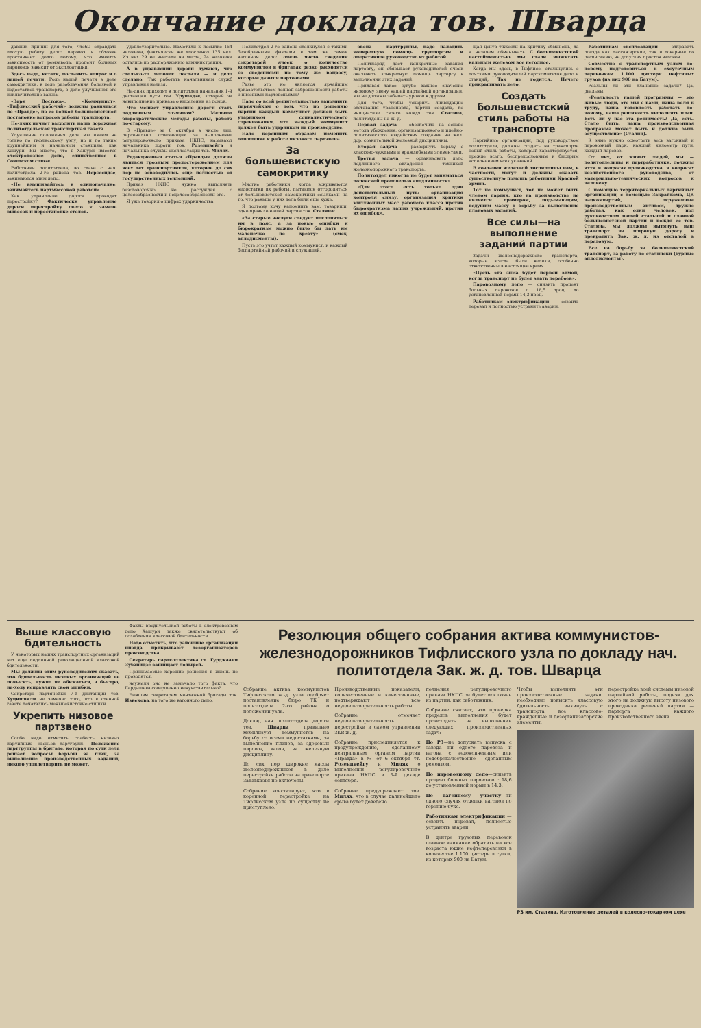Окончание доклада тов. Шварца
давших причин для того, чтобы оправдать плохую работу депо: паровоз в обточке простаивает долго потому, что имеется зависимость от ремзавода; пропеит больных паровозов зависит от эксплоатации.
Здесь надо, кстати, поставить вопрос и о нашей печати. Роль нашей печати в деле самокритики, в деле разоблачения болезней и недостатков транспорта, в деле улучшения его исключительно важна.
«Заря Востока», «Коммунист», «Тифлисский рабочий» должны равняться по «Правде», по ее бойкой большевистской постановке вопросов работы транспорта.
Не-дких начнет выходить наша дорожная политотдельская транспортная газета.
Улучшение положения дела мы имеем не только по тифлисскому узлу, но и по таким крупнейшим и начальным станциям, как Хашури. Вы знаете, что в Хашури имеется электровозное депо, единственное в Советском союзе.
Работники политотдела, во главе с нач. политотдела 2-го района тов. Нерсесидзе, занимаются этим депо.
«Не вмешивайтесь в единоначалие, занимайтесь партмассовой работой».
Как управление дороги проводит перестройку? Фактически управление дороги перестройку свело к замене вывесок и перестановке столов.
удовлетворительно. Наметили к посылке 164 человека, фактически же «послано» 135 чел. Из них 29 не выехали на места, 24 человека остались по распоряжению администрации.
А в управлении дороги думают, что столько-то человек послали — и дело сделано. Так работать начальникам служб управления нельзя.
На-днях приходят в политотдел начальник 1-й дистанции пути тов. Урушадзе, который за невыполнение приказа о выселении из домов.
Что мешает управлению дороги стать подлинным хозяином? Мешают бюрократические методы работы, работа по-старому.
В «Правде» за 6 октября в числе лиц, персонально отвечающих за выполнение регулировочного приказа НКПС, называют начальника дороги тов. Розенцвейга и начальника службы эксплоатации тов. Милях.
Редакционная статья «Правды» должна явиться грозным предостережением для всех тех транспортников, которые до сих пор не освободились еще полностью от государственных тенденций.
Приказ НКПС нужно выполнять безоговорочно, не рассуждая о целесообразности и нецелесообразности его.
Я уже говорил о цифрах ударничества.
Политотдел 2-го района столкнулся с такими безобразными фактами в том же самом вагонном депо: очень часто сведения секретарей ячеек о количестве коммунистов в бригадах резко расходятся со сведениями по тому же вопросу, которые даются партоэгами.
Разве это не является ярчайшим доказательством полной заброшенности работы с низовыми партзвеньями?
Надо со всей решительностью напомнить партячейкам о том, что по решению партии каждый коммунист должен быть ударником социалистического соревнования, что каждый коммунист должен быть ударником на производстве.
Надо коренным образом изменить отношение к работе низового партзвена.
За большевистскую самокритику
Многие работники, когда вскрываются недостатки их работы, пытаются отгородиться от большевистской самокритики ссылками на то, что раньше у них дела были еще хуже.
Я поэтому хочу напомнить вам, товарищи, одно правило нашей партии тов. Сталина:
«За старые заслуги следует поклониться им в пояс, а за новые ошибки и бюрократизм можно было бы дать им маленечко по хребту» (смех, аплодисменты).
Пусть это учтет каждый коммунист, и каждый беспартийный рабочий и служащий.
звена — партгруппы, надо наладить конкретную помощь группоргам и оперативное руководство их работой.
Политпаряд дает конкретные задания парторгу, он обязывает руководителей ячеек оказывать конкретную помощь парторгу в выполнении этих заданий.
Придавая такое сугубо важное значение низовому звену нашей партийной организации, мы не должны забывать уроков в другом.
Для того, чтобы ускорить ликвидацию отставания транспорта, партия создала, по инициативе своего вождя тов. Сталина, политотделы на ж. д.
Первая задача — обеспечить на основе метода убеждения, организационного и идейно-политического воздействия создание на жел. дор. сознательной железной дисциплины.
Вторая задача — развернуть борьбу с классово-чуждыми и враждебными элементами.
Третья задача — организовать дело подлинного овладения техникой железнодорожного транспорта.
Политотдел никогда не будет заниматься попоеской проповедью «подлинности».
«Для этого есть только один действительный путь: организация контроля снизу, организация критики миллионных масс рабочего класса против бюрократизма наших учреждений, против их ошибок».
щая центр тяжести на критику обманешь, да и незачем обманывать. С большевистской настойчивостью мы стали выжигать каленым железом все негодное.
Когда мы здесь, в Тифлисе, столкнулись с почтками руководителей парткомитетов депо и станций, Так не годится. Нечего прикрашивать дело.
Создать большевистский стиль работы на транспорте
Партийные организации, под руководством политотдела, должны создать на транспорте новый стиль работы, который характеризуется, прежде всего, беспрекословным и быстрым исполнением всех указаний.
В создании железной дисциплины нам, в частности, могут и должны оказать существенную помощь работники Красной армии.
Тот не коммунист, тот не может быть членом партии, кто на производстве не является примером, подымающим, ведущим массу в борьбу за выполнение плановых заданий.
Все силы—на выполнение заданий партии
Задачи железнодорожного транспорта, которые всегда были велики, особенно ответственны в настоящее время.
«Пусть эта зима будет первой зимой, когда транспорт не будет знать перебоев».
Паровозному депо — снизить процент больных паровозов с 18,5 проц. до установленной нормы 14,3 проц.
Работникам электрификации — освоить перевал и полностью устранить аварии.
Работникам эксплоатации — отправить поезда как пассажирские, так и товарные по расписанию, не допуская простоя вагонов.
Совместно с транспортным узлом по-новому подготовиться к exсуточным перевозкам 1.100 цистерн нефтяных грузов (из них 900 на Батум).
Реальны ли эти плановые задачи? Да, реальны.
«Реальность нашей программы — это живые люди, это мы с вами, наша воля к труду, наша готовность работать по-новому, наша решимость выполнять план. Есть ли у нас эта решимость? Да, есть. Стало быть, наша производственная программа может быть и должна быть осуществлена» (Сталин).
К зиме нужно осмотреть весь вагонный и паровозный парк, каждый километр пути, каждый паровоз.
От них, от живых людей, мы — политотдельцы и партработники, должны итти в вопросах производства, в вопросах хозяйственного руководства, от материально-технических вопросов к человеку.
С помощью территориальных партийных организаций, с помощью Закрайкома, ЦК нацкомпартий, окруженные производственным активом, дружно работая, как один человек, под руководством нашей стальной и славной большевистской партии и вождя ее тов. Сталина, мы должны вытянуть наш транспорт на широкую дорогу и превратить Зак. ж. д. из отсталой в передовую.
Все на борьбу за большевистский транспорт, за работу по-сталински (бурные аплодисменты).
Выше классовую бдительность
У некоторых наших транспортных организаций нет еще подлинной революционной классовой бдительности.
Мы должны этим руководителям сказать, что бдительность низовых организаций не повысить, нужно не обижаться, а быстро, на-ходу исправлять свои ошибки.
Секретарь партячейки 7-й дистанции тов. Хуцишвили не замечал того, что в стенной газете печатались меньшевистские стишки.
Укрепить низовое партзвено
Особо надо отметить слабость низовых партийных звеньев—партгрупп. Положение партгруппы в бригаде, которая по сути дела решает вопросы борьбы за план, за выполнение производственных заданий, никого удовлетворить не может.
Факты вредительской работы в электровозном депо Хашури также свидетельствуют об ослаблении классовой бдительности.
Надо отметить, что районные организации иногда прикрывают дезорганизаторов производства.
Секретарь партколлектива ст. Гурджаани Зубанидзе защищает лодырей.
Принимаемые хорошие решения в жизнь не проводятся.
неужели оно не замечало того факта, что Гардышева совершенно нечувствительно?
Бывшим секретарем монтажной бригады тов. Извекова, на того же вагонного депо.
Резолюция общего собрания актива коммунистов-железнодорожников Тифлисского узла по докладу нач. политотдела Зак. ж. д. тов. Шварца
Собрание актива коммунистов Тифлисского ж.-д. узла одобряет постановление бюро ТК и политотдела 2-го района о положении узла.
Доклад нач. политотдела дороги тов. Шварца правильно мобилизует коммунистов на борьбу со всеми недостатками, за выполнение планов, за здоровый паровоз, вагон, за железную дисциплину.
До сих пор широкие массы железнодорожников в дело перестройки работы на транспорте Закавказья не включены.
Собрание констатирует, что в коренной перестройке на Тифлисском узле по существу не приступлено.
Производственные показатели, количественные и качественные, подтверждают всю неудовлетворительность работы.
Собрание отмечает неудовлетворительность перестройки в самом управлении ЗКВ ж. д.
Собрание присоединяется к предупреждению, сделанному центральным органом партии «Правда» в № от 6 октября тт. Розенцвейгу и Милях о выполнении регулировочного приказа НКПС в 3-й декаде сентября.
Собрание предупреждает тов. Милях, что в случае дальнейшего срыва будет доведено.
полнения регулировочного приказа НКПС он будет исключен из партии, как саботажник.
Собрание считает, что проверка пределов выполнения будет происходить на выполнении следующих производственных задач:
По РЗ—не допускать выпуска с завода ни одного паровоза и вагона с недоконченным или недоброкачественно сделанным ремонтом.
По паровозному депо—снизить процент больных паровозов с 18,6 до установленной нормы в 14,3.
По вагонному участку—ни одного случая отцепки вагонов по горению букс.
Работникам электрификации — освоить перевал, полностью устранить аварии.
В центре грузовых перевозок главное внимание обратить на все возраста ющие нефтеперевозки в количестве 1.100 цистерн в сутки, из которых 900 на Батум.
Чтобы выполнить эти производственные задачи, необходимо повысить классовую бдительность, выкинуть с транспорта все классово-враждебные и дезорганизаторские элементы.
перестройке всей системы низовой партийной работы, подняв для этого на должную высоту низового проводника решений партии — парторга каждого производственного звена.
РЗ им. Сталина. Изготовление деталей в колесно-токарном цехе